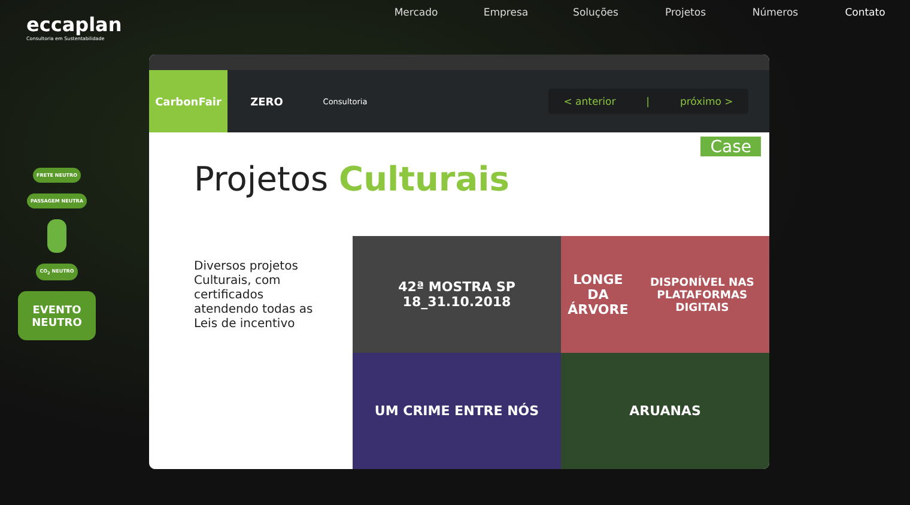eccaplan
Consultoria em Sustentabilidade
Mercado Empresa Soluções Projetos Números Contato
FRETE NEUTRO
PASSAGEM NEUTRA
CO<sub>2</sub> NEUTRO
EVENTO NEUTRO
CarbonFair ZERO
Consultoria
< anterior | próximo >
Case
Projetos Culturais
Diversos projetos Culturais, com certificados atendendo todas as Leis de incentivo
42ª MOSTRA SP
18_31.10.2018
LONGE DA ÁRVORE
DISPONÍVEL NAS PLATAFORMAS DIGITAIS
UM CRIME ENTRE NÓS
ARUANAS